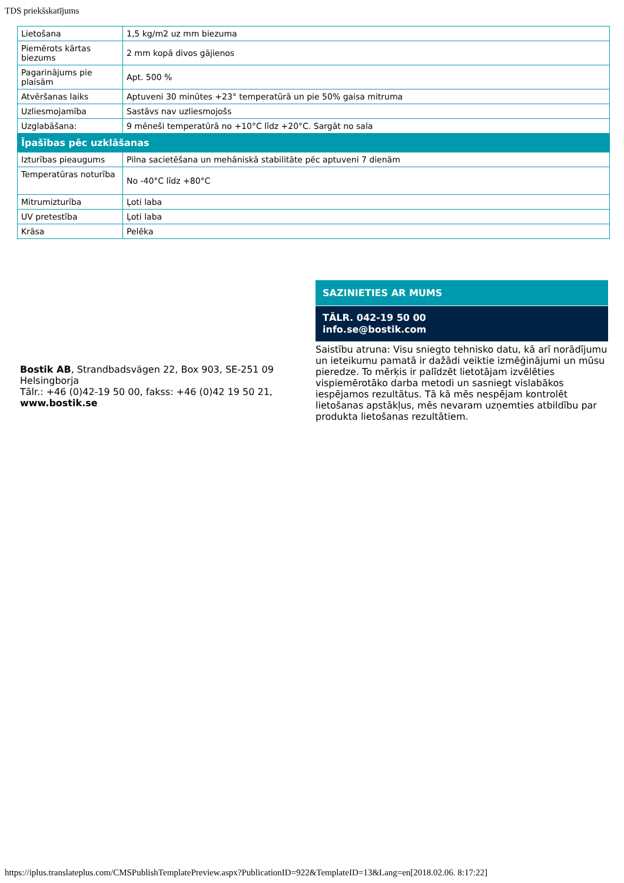TDS priekšskatījums
| Lietošana | 1,5 kg/m2 uz mm biezuma |
| Piemērots kārtas biezums | 2 mm kopā divos gājienos |
| Pagarinājums pie plaisām | Apt. 500 % |
| Atvēršanas laiks | Aptuveni 30 minūtes +23° temperatūrā un pie 50% gaisa mitruma |
| Uzliesmojamība | Sastāvs nav uzliesmojošs |
| Uzglabāšana: | 9 mēneši temperatūrā no +10°C līdz +20°C. Sargāt no sala |
| Īpašības pēc uzklāšanas | |
| Izturības pieaugums | Pilna sacietēšana un mehāniskā stabilitāte pēc aptuveni 7 dienām |
| Temperatūras noturība | No -40°C līdz +80°C |
| Mitrumizturība | Ļoti laba |
| UV pretestība | Ļoti laba |
| Krāsa | Pelēka |
Bostik AB, Strandbadsvägen 22, Box 903, SE-251 09 Helsingborja
Tālr.: +46 (0)42-19 50 00, fakss: +46 (0)42 19 50 21, www.bostik.se
SAZINIETIES AR MUMS
TĀLR. 042-19 50 00
info.se@bostik.com
Saistību atruna: Visu sniegto tehnisko datu, kā arī norādījumu un ieteikumu pamatā ir dažādi veiktie izmēģinājumi un mūsu pieredze. To mērķis ir palīdzēt lietotājam izvēlēties vispiemērotāko darba metodi un sasniegt vislabākos iespējamos rezultātus. Tā kā mēs nespējam kontrolēt lietošanas apstākļus, mēs nevaram uzņemties atbildību par produkta lietošanas rezultātiem.
https://iplus.translateplus.com/CMSPublishTemplatePreview.aspx?PublicationID=922&TemplateID=13&Lang=en[2018.02.06. 8:17:22]